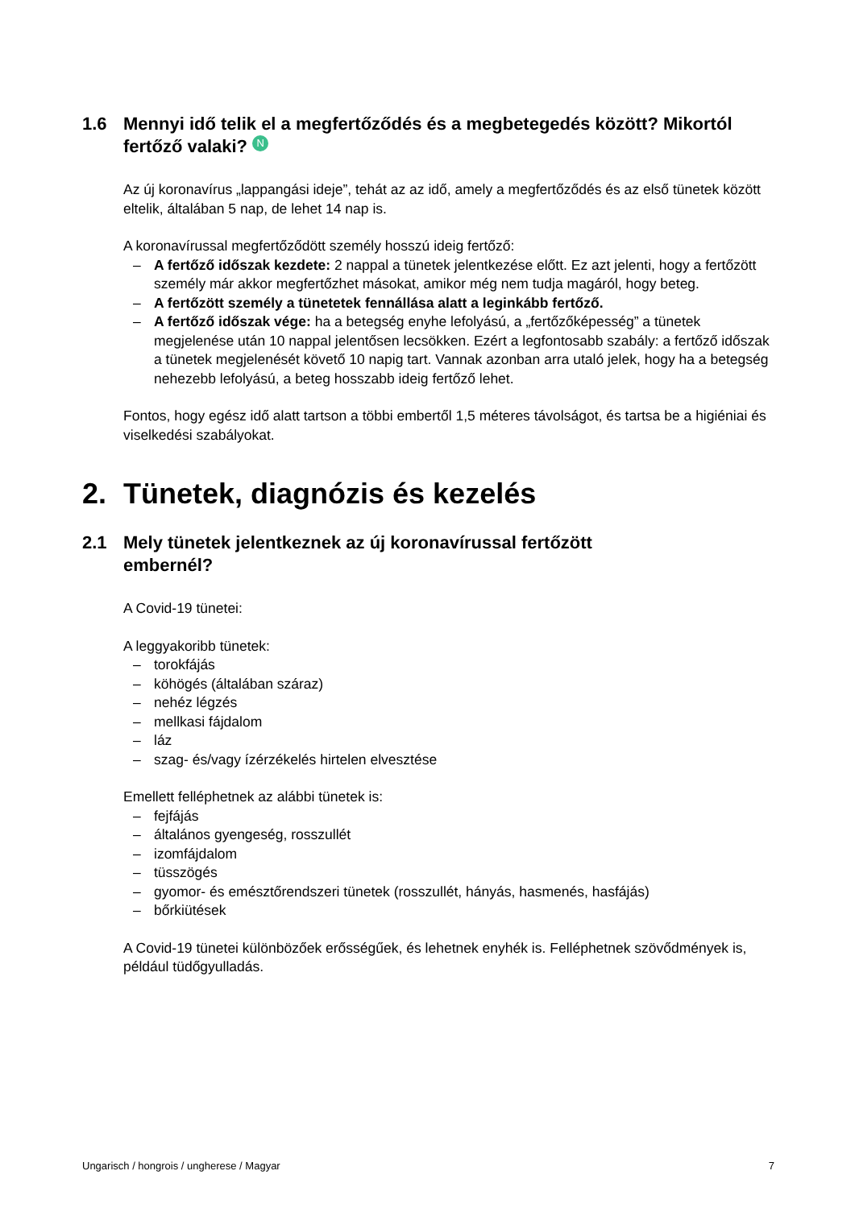1.6 Mennyi idő telik el a megfertőződés és a megbetegedés között? Mikortól fertőző valaki? N
Az új koronavírus „lappangási ideje”, tehát az az idő, amely a megfertőződés és az első tünetek között eltelik, általában 5 nap, de lehet 14 nap is.
A koronavírussal megfertőződött személy hosszú ideig fertőző:
– A fertőző időszak kezdete: 2 nappal a tünetek jelentkezése előtt. Ez azt jelenti, hogy a fertőzött személy már akkor megfertőzhet másokat, amikor még nem tudja magáról, hogy beteg.
– A fertőzött személy a tünetetek fennállása alatt a leginkább fertőző.
– A fertőző időszak vége: ha a betegség enyhe lefolyású, a „fertőzőképesség” a tünetek megjelenése után 10 nappal jelentősen lecsökken. Ezért a legfontosabb szabály: a fertőző időszak a tünetek megjelenését követő 10 napig tart. Vannak azonban arra utaló jelek, hogy ha a betegség nehezebb lefolyású, a beteg hosszabb ideig fertőző lehet.
Fontos, hogy egész idő alatt tartson a többi embertől 1,5 méteres távolságot, és tartsa be a higiéniai és viselkedési szabályokat.
2. Tünetek, diagnózis és kezelés
2.1 Mely tünetek jelentkeznek az új koronavírussal fertőzött
embernél?
A Covid-19 tünetei:
A leggyakoribb tünetek:
– torokfájás
– köhögés (általában száraz)
– nehéz légzés
– mellkasi fájdalom
– láz
– szag- és/vagy ízérzékelés hirtelen elvesztése
Emellett felléphetnek az alábbi tünetek is:
– fejfájás
– általános gyengeség, rosszullét
– izomfájdalom
– tüsszögés
– gyomor- és emésztőrendszeri tünetek (rosszullét, hányás, hasmenés, hasfájás)
– bőrkiütések
A Covid-19 tünetei különbözőek erősségűek, és lehetnek enyhék is. Felléphetnek szövődmények is, például tüdőgyulladás.
Ungarisch / hongrois / ungherese / Magyar 7